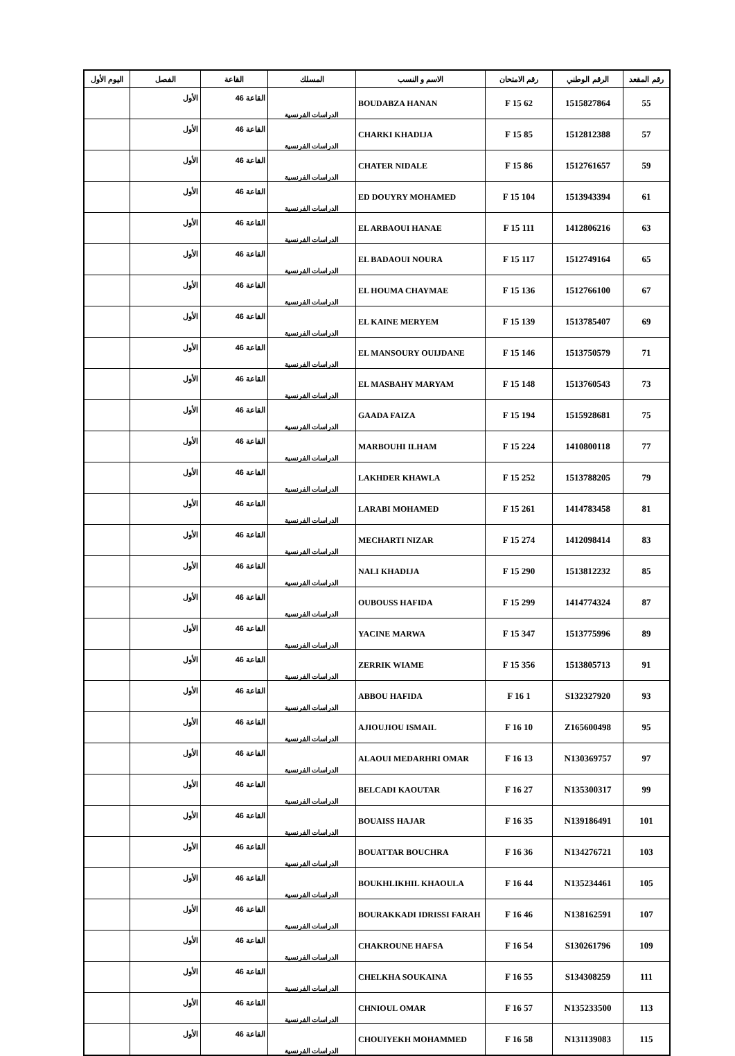| رقم المقعد | الرقم الوطني | رقم الامتحان | الاسم و النسب | المسلك | القاعة | الفصل | اليوم الأول |
| --- | --- | --- | --- | --- | --- | --- | --- |
| 55 | 1515827864 | 62 F 15 | BOUDABZA HANAN | الدراسات الفرنسية | القاعة 46 | الأول | |
| 57 | 1512812388 | 85 F 15 | CHARKI KHADIJA | الدراسات الفرنسية | القاعة 46 | الأول | |
| 59 | 1512761657 | 86 F 15 | CHATER NIDALE | الدراسات الفرنسية | القاعة 46 | الأول | |
| 61 | 1513943394 | 104 F 15 | ED DOUYRY MOHAMED | الدراسات الفرنسية | القاعة 46 | الأول | |
| 63 | 1412806216 | 111 F 15 | EL ARBAOUI HANAE | الدراسات الفرنسية | القاعة 46 | الأول | |
| 65 | 1512749164 | 117 F 15 | EL BADAOUI NOURA | الدراسات الفرنسية | القاعة 46 | الأول | |
| 67 | 1512766100 | 136 F 15 | EL HOUMA CHAYMAE | الدراسات الفرنسية | القاعة 46 | الأول | |
| 69 | 1513785407 | 139 F 15 | EL KAINE MERYEM | الدراسات الفرنسية | القاعة 46 | الأول | |
| 71 | 1513750579 | 146 F 15 | EL MANSOURY OUIJDANE | الدراسات الفرنسية | القاعة 46 | الأول | |
| 73 | 1513760543 | 148 F 15 | EL MASBAHY MARYAM | الدراسات الفرنسية | القاعة 46 | الأول | |
| 75 | 1515928681 | 194 F 15 | GAADA FAIZA | الدراسات الفرنسية | القاعة 46 | الأول | |
| 77 | 1410800118 | 224 F 15 | MARBOUHI ILHAM | الدراسات الفرنسية | القاعة 46 | الأول | |
| 79 | 1513788205 | 252 F 15 | LAKHDER KHAWLA | الدراسات الفرنسية | القاعة 46 | الأول | |
| 81 | 1414783458 | 261 F 15 | LARABI MOHAMED | الدراسات الفرنسية | القاعة 46 | الأول | |
| 83 | 1412098414 | 274 F 15 | MECHARTI NIZAR | الدراسات الفرنسية | القاعة 46 | الأول | |
| 85 | 1513812232 | 290 F 15 | NALI KHADIJA | الدراسات الفرنسية | القاعة 46 | الأول | |
| 87 | 1414774324 | 299 F 15 | OUBOUSS HAFIDA | الدراسات الفرنسية | القاعة 46 | الأول | |
| 89 | 1513775996 | 347 F 15 | YACINE MARWA | الدراسات الفرنسية | القاعة 46 | الأول | |
| 91 | 1513805713 | 356 F 15 | ZERRIK WIAME | الدراسات الفرنسية | القاعة 46 | الأول | |
| 93 | S132327920 | 1 F 16 | ABBOU HAFIDA | الدراسات الفرنسية | القاعة 46 | الأول | |
| 95 | Z165600498 | 10 F 16 | AJIOUJIOU ISMAIL | الدراسات الفرنسية | القاعة 46 | الأول | |
| 97 | N130369757 | 13 F 16 | ALAOUI MEDARHRI OMAR | الدراسات الفرنسية | القاعة 46 | الأول | |
| 99 | N135300317 | 27 F 16 | BELCADI KAOUTAR | الدراسات الفرنسية | القاعة 46 | الأول | |
| 101 | N139186491 | 35 F 16 | BOUAISS HAJAR | الدراسات الفرنسية | القاعة 46 | الأول | |
| 103 | N134276721 | 36 F 16 | BOUATTAR BOUCHRA | الدراسات الفرنسية | القاعة 46 | الأول | |
| 105 | N135234461 | 44 F 16 | BOUKHLIKHIL KHAOULA | الدراسات الفرنسية | القاعة 46 | الأول | |
| 107 | N138162591 | 46 F 16 | BOURAKKADI IDRISSI FARAH | الدراسات الفرنسية | القاعة 46 | الأول | |
| 109 | S130261796 | 54 F 16 | CHAKROUNE HAFSA | الدراسات الفرنسية | القاعة 46 | الأول | |
| 111 | S134308259 | 55 F 16 | CHELKHA SOUKAINA | الدراسات الفرنسية | القاعة 46 | الأول | |
| 113 | N135233500 | 57 F 16 | CHNIOUL OMAR | الدراسات الفرنسية | القاعة 46 | الأول | |
| 115 | N131139083 | 58 F 16 | CHOUIYEKH MOHAMMED | الدراسات الفرنسية | القاعة 46 | الأول | |